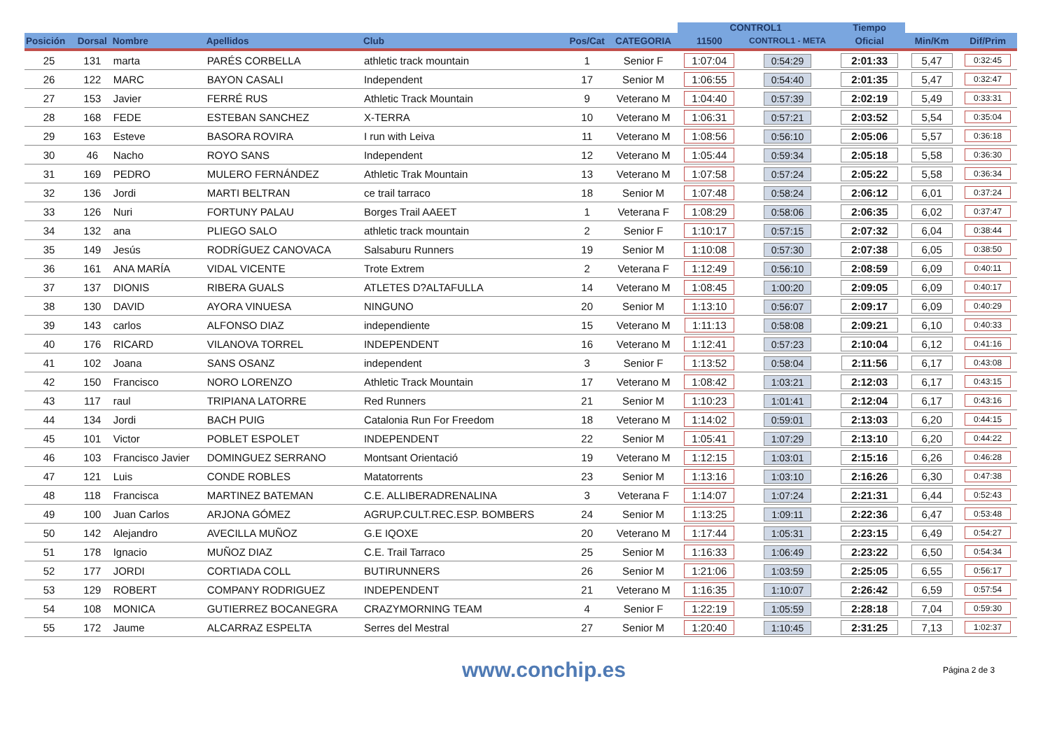| | | | | | | | CONTROL1 | | Tiempo | | |
| --- | --- | --- | --- | --- | --- | --- | --- | --- | --- | --- | --- |
| Posición | Dorsal | Nombre | Apellidos | Club | Pos/Cat | CATEGORIA | 11500 | CONTROL1 - META | Oficial | Min/Km | Dif/Prim |
| 25 | 131 | marta | PARÉS CORBELLA | athletic track mountain | 1 | Senior F | 1:07:04 | 0:54:29 | 2:01:33 | 5,47 | 0:32:45 |
| 26 | 122 | MARC | BAYON CASALI | Independent | 17 | Senior M | 1:06:55 | 0:54:40 | 2:01:35 | 5,47 | 0:32:47 |
| 27 | 153 | Javier | FERRÉ RUS | Athletic Track Mountain | 9 | Veterano M | 1:04:40 | 0:57:39 | 2:02:19 | 5,49 | 0:33:31 |
| 28 | 168 | FEDE | ESTEBAN SANCHEZ | X-TERRA | 10 | Veterano M | 1:06:31 | 0:57:21 | 2:03:52 | 5,54 | 0:35:04 |
| 29 | 163 | Esteve | BASORA ROVIRA | I run with Leiva | 11 | Veterano M | 1:08:56 | 0:56:10 | 2:05:06 | 5,57 | 0:36:18 |
| 30 | 46 | Nacho | ROYO SANS | Independent | 12 | Veterano M | 1:05:44 | 0:59:34 | 2:05:18 | 5,58 | 0:36:30 |
| 31 | 169 | PEDRO | MULERO FERNÁNDEZ | Athletic Trak Mountain | 13 | Veterano M | 1:07:58 | 0:57:24 | 2:05:22 | 5,58 | 0:36:34 |
| 32 | 136 | Jordi | MARTI BELTRAN | ce trail tarraco | 18 | Senior M | 1:07:48 | 0:58:24 | 2:06:12 | 6,01 | 0:37:24 |
| 33 | 126 | Nuri | FORTUNY PALAU | Borges Trail AAEET | 1 | Veterana F | 1:08:29 | 0:58:06 | 2:06:35 | 6,02 | 0:37:47 |
| 34 | 132 | ana | PLIEGO SALO | athletic track mountain | 2 | Senior F | 1:10:17 | 0:57:15 | 2:07:32 | 6,04 | 0:38:44 |
| 35 | 149 | Jesús | RODRÍGUEZ CANOVACA | Salsaburu Runners | 19 | Senior M | 1:10:08 | 0:57:30 | 2:07:38 | 6,05 | 0:38:50 |
| 36 | 161 | ANA MARÍA | VIDAL VICENTE | Trote Extrem | 2 | Veterana F | 1:12:49 | 0:56:10 | 2:08:59 | 6,09 | 0:40:11 |
| 37 | 137 | DIONIS | RIBERA GUALS | ATLETES D?ALTAFULLA | 14 | Veterano M | 1:08:45 | 1:00:20 | 2:09:05 | 6,09 | 0:40:17 |
| 38 | 130 | DAVID | AYORA VINUESA | NINGUNO | 20 | Senior M | 1:13:10 | 0:56:07 | 2:09:17 | 6,09 | 0:40:29 |
| 39 | 143 | carlos | ALFONSO DIAZ | independiente | 15 | Veterano M | 1:11:13 | 0:58:08 | 2:09:21 | 6,10 | 0:40:33 |
| 40 | 176 | RICARD | VILANOVA TORREL | INDEPENDENT | 16 | Veterano M | 1:12:41 | 0:57:23 | 2:10:04 | 6,12 | 0:41:16 |
| 41 | 102 | Joana | SANS OSANZ | independent | 3 | Senior F | 1:13:52 | 0:58:04 | 2:11:56 | 6,17 | 0:43:08 |
| 42 | 150 | Francisco | NORO LORENZO | Athletic Track Mountain | 17 | Veterano M | 1:08:42 | 1:03:21 | 2:12:03 | 6,17 | 0:43:15 |
| 43 | 117 | raul | TRIPIANA LATORRE | Red Runners | 21 | Senior M | 1:10:23 | 1:01:41 | 2:12:04 | 6,17 | 0:43:16 |
| 44 | 134 | Jordi | BACH PUIG | Catalonia Run For Freedom | 18 | Veterano M | 1:14:02 | 0:59:01 | 2:13:03 | 6,20 | 0:44:15 |
| 45 | 101 | Victor | POBLET ESPOLET | INDEPENDENT | 22 | Senior M | 1:05:41 | 1:07:29 | 2:13:10 | 6,20 | 0:44:22 |
| 46 | 103 | Francisco Javier | DOMINGUEZ SERRANO | Montsant Orientació | 19 | Veterano M | 1:12:15 | 1:03:01 | 2:15:16 | 6,26 | 0:46:28 |
| 47 | 121 | Luis | CONDE ROBLES | Matatorrents | 23 | Senior M | 1:13:16 | 1:03:10 | 2:16:26 | 6,30 | 0:47:38 |
| 48 | 118 | Francisca | MARTINEZ BATEMAN | C.E. ALLIBERADRENALINA | 3 | Veterana F | 1:14:07 | 1:07:24 | 2:21:31 | 6,44 | 0:52:43 |
| 49 | 100 | Juan Carlos | ARJONA GÓMEZ | AGRUP.CULT.REC.ESP. BOMBERS | 24 | Senior M | 1:13:25 | 1:09:11 | 2:22:36 | 6,47 | 0:53:48 |
| 50 | 142 | Alejandro | AVECILLA MUÑOZ | G.E IQOXE | 20 | Veterano M | 1:17:44 | 1:05:31 | 2:23:15 | 6,49 | 0:54:27 |
| 51 | 178 | Ignacio | MUÑOZ DIAZ | C.E. Trail Tarraco | 25 | Senior M | 1:16:33 | 1:06:49 | 2:23:22 | 6,50 | 0:54:34 |
| 52 | 177 | JORDI | CORTIADA COLL | BUTIRUNNERS | 26 | Senior M | 1:21:06 | 1:03:59 | 2:25:05 | 6,55 | 0:56:17 |
| 53 | 129 | ROBERT | COMPANY RODRIGUEZ | INDEPENDENT | 21 | Veterano M | 1:16:35 | 1:10:07 | 2:26:42 | 6,59 | 0:57:54 |
| 54 | 108 | MONICA | GUTIERREZ BOCANEGRA | CRAZYMORNING TEAM | 4 | Senior F | 1:22:19 | 1:05:59 | 2:28:18 | 7,04 | 0:59:30 |
| 55 | 172 | Jaume | ALCARRAZ ESPELTA | Serres del Mestral | 27 | Senior M | 1:20:40 | 1:10:45 | 2:31:25 | 7,13 | 1:02:37 |
www.conchip.es Página 2 de 3